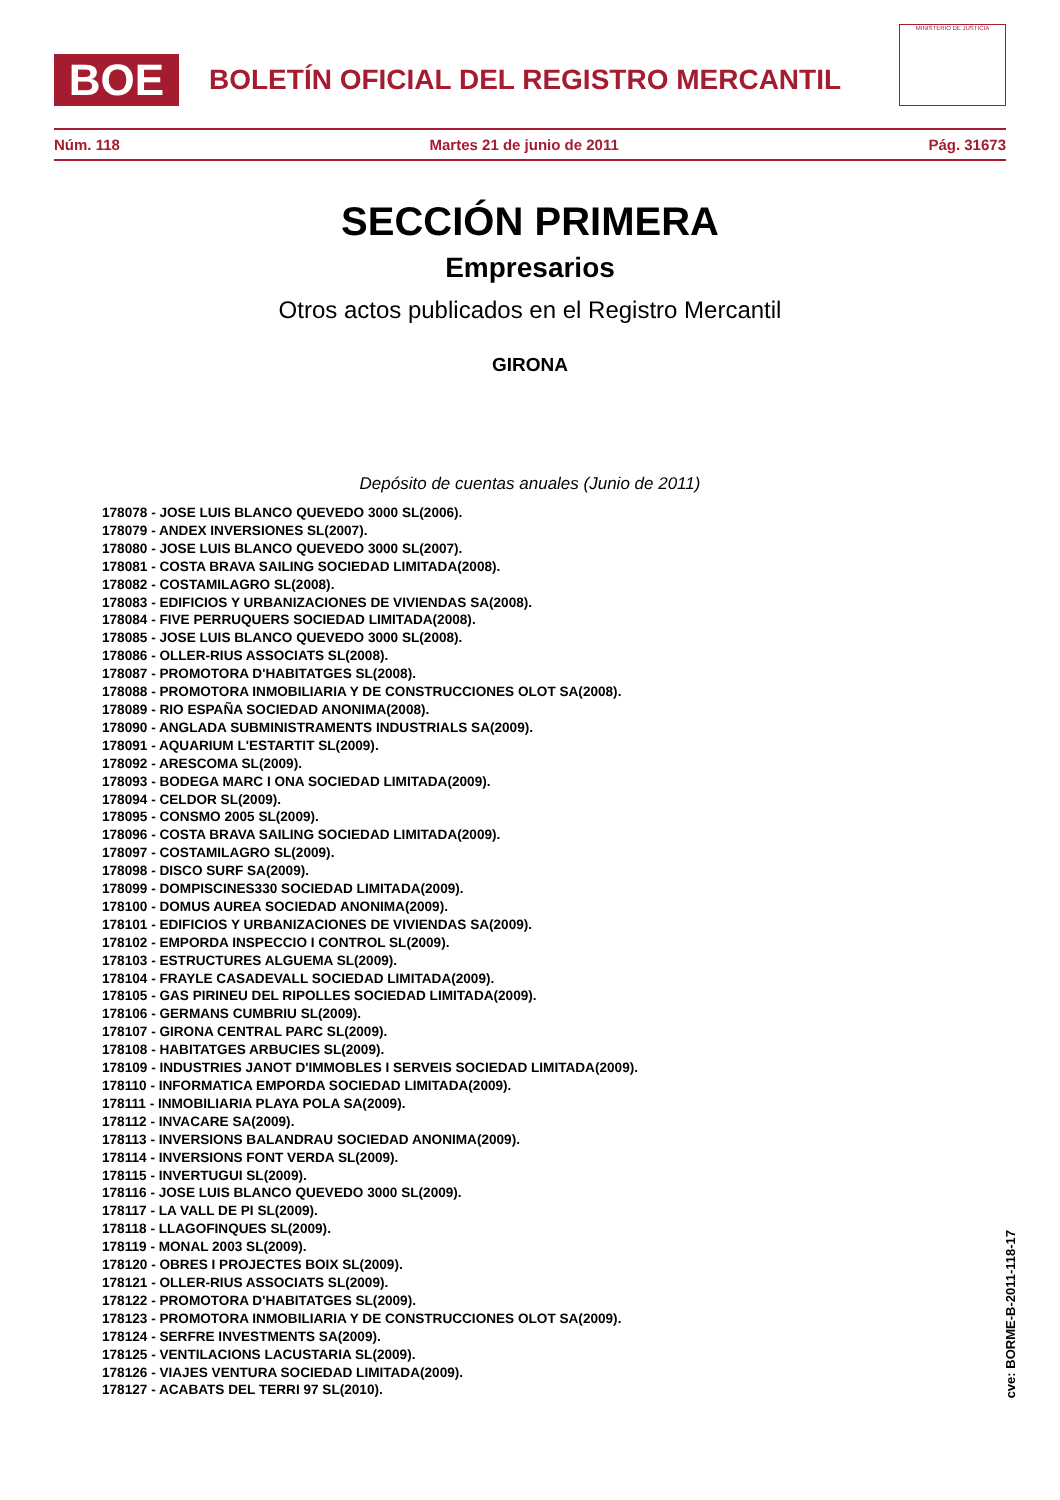BOE
BOLETÍN OFICIAL DEL REGISTRO MERCANTIL
MINISTERIO DE JUSTICIA
Núm. 118 Martes 21 de junio de 2011 Pág. 31673
SECCIÓN PRIMERA
Empresarios
Otros actos publicados en el Registro Mercantil
GIRONA
Depósito de cuentas anuales (Junio de 2011)
178078 - JOSE LUIS BLANCO QUEVEDO 3000 SL(2006).
178079 - ANDEX INVERSIONES SL(2007).
178080 - JOSE LUIS BLANCO QUEVEDO 3000 SL(2007).
178081 - COSTA BRAVA SAILING SOCIEDAD LIMITADA(2008).
178082 - COSTAMILAGRO SL(2008).
178083 - EDIFICIOS Y URBANIZACIONES DE VIVIENDAS SA(2008).
178084 - FIVE PERRUQUERS SOCIEDAD LIMITADA(2008).
178085 - JOSE LUIS BLANCO QUEVEDO 3000 SL(2008).
178086 - OLLER-RIUS ASSOCIATS SL(2008).
178087 - PROMOTORA D'HABITATGES SL(2008).
178088 - PROMOTORA INMOBILIARIA Y DE CONSTRUCCIONES OLOT SA(2008).
178089 - RIO ESPAÑA SOCIEDAD ANONIMA(2008).
178090 - ANGLADA SUBMINISTRAMENTS INDUSTRIALS SA(2009).
178091 - AQUARIUM L'ESTARTIT SL(2009).
178092 - ARESCOMA SL(2009).
178093 - BODEGA MARC I ONA SOCIEDAD LIMITADA(2009).
178094 - CELDOR SL(2009).
178095 - CONSMO 2005 SL(2009).
178096 - COSTA BRAVA SAILING SOCIEDAD LIMITADA(2009).
178097 - COSTAMILAGRO SL(2009).
178098 - DISCO SURF SA(2009).
178099 - DOMPISCINES330 SOCIEDAD LIMITADA(2009).
178100 - DOMUS AUREA SOCIEDAD ANONIMA(2009).
178101 - EDIFICIOS Y URBANIZACIONES DE VIVIENDAS SA(2009).
178102 - EMPORDA INSPECCIO I CONTROL SL(2009).
178103 - ESTRUCTURES ALGUEMA SL(2009).
178104 - FRAYLE CASADEVALL SOCIEDAD LIMITADA(2009).
178105 - GAS PIRINEU DEL RIPOLLES SOCIEDAD LIMITADA(2009).
178106 - GERMANS CUMBRIU SL(2009).
178107 - GIRONA CENTRAL PARC SL(2009).
178108 - HABITATGES ARBUCIES SL(2009).
178109 - INDUSTRIES JANOT D'IMMOBLES I SERVEIS SOCIEDAD LIMITADA(2009).
178110 - INFORMATICA EMPORDA SOCIEDAD LIMITADA(2009).
178111 - INMOBILIARIA PLAYA POLA SA(2009).
178112 - INVACARE SA(2009).
178113 - INVERSIONS BALANDRAU SOCIEDAD ANONIMA(2009).
178114 - INVERSIONS FONT VERDA SL(2009).
178115 - INVERTUGUI SL(2009).
178116 - JOSE LUIS BLANCO QUEVEDO 3000 SL(2009).
178117 - LA VALL DE PI SL(2009).
178118 - LLAGOFINQUES SL(2009).
178119 - MONAL 2003 SL(2009).
178120 - OBRES I PROJECTES BOIX SL(2009).
178121 - OLLER-RIUS ASSOCIATS SL(2009).
178122 - PROMOTORA D'HABITATGES SL(2009).
178123 - PROMOTORA INMOBILIARIA Y DE CONSTRUCCIONES OLOT SA(2009).
178124 - SERFRE INVESTMENTS SA(2009).
178125 - VENTILACIONS LACUSTARIA SL(2009).
178126 - VIAJES VENTURA SOCIEDAD LIMITADA(2009).
178127 - ACABATS DEL TERRI 97 SL(2010).
cve: BORME-B-2011-118-17